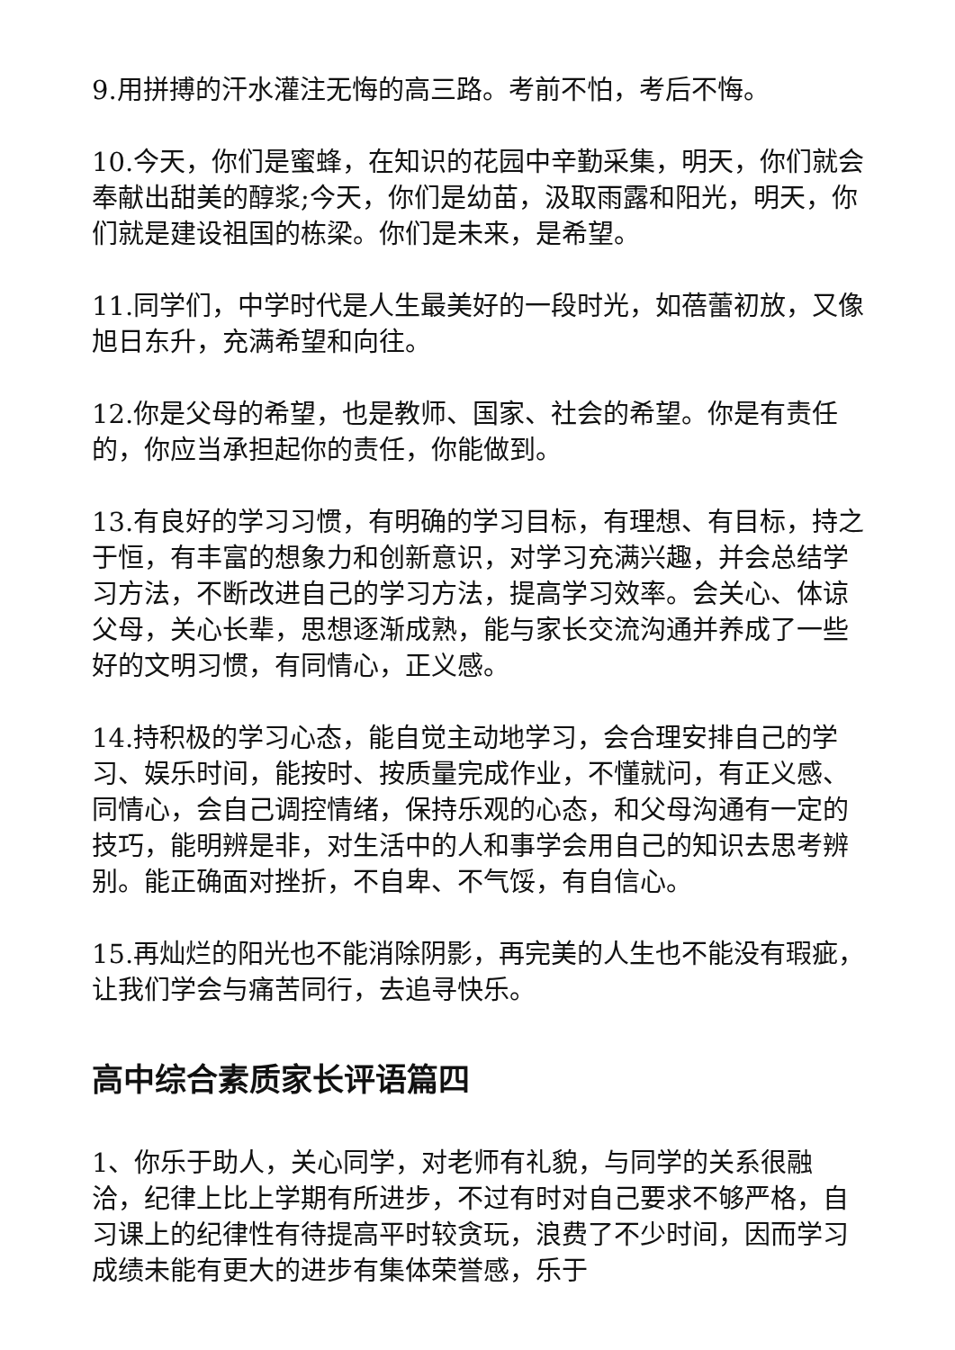9.用拼搏的汗水灌注无悔的高三路。考前不怕，考后不悔。
10.今天，你们是蜜蜂，在知识的花园中辛勤采集，明天，你们就会奉献出甜美的醇浆;今天，你们是幼苗，汲取雨露和阳光，明天，你们就是建设祖国的栋梁。你们是未来，是希望。
11.同学们，中学时代是人生最美好的一段时光，如蓓蕾初放，又像旭日东升，充满希望和向往。
12.你是父母的希望，也是教师、国家、社会的希望。你是有责任的，你应当承担起你的责任，你能做到。
13.有良好的学习习惯，有明确的学习目标，有理想、有目标，持之于恒，有丰富的想象力和创新意识，对学习充满兴趣，并会总结学习方法，不断改进自己的学习方法，提高学习效率。会关心、体谅父母，关心长辈，思想逐渐成熟，能与家长交流沟通并养成了一些好的文明习惯，有同情心，正义感。
14.持积极的学习心态，能自觉主动地学习，会合理安排自己的学习、娱乐时间，能按时、按质量完成作业，不懂就问，有正义感、同情心，会自己调控情绪，保持乐观的心态，和父母沟通有一定的技巧，能明辨是非，对生活中的人和事学会用自己的知识去思考辨别。能正确面对挫折，不自卑、不气馁，有自信心。
15.再灿烂的阳光也不能消除阴影，再完美的人生也不能没有瑕疵，让我们学会与痛苦同行，去追寻快乐。
高中综合素质家长评语篇四
1、你乐于助人，关心同学，对老师有礼貌，与同学的关系很融洽，纪律上比上学期有所进步，不过有时对自己要求不够严格，自习课上的纪律性有待提高平时较贪玩，浪费了不少时间，因而学习成绩未能有更大的进步有集体荣誉感，乐于